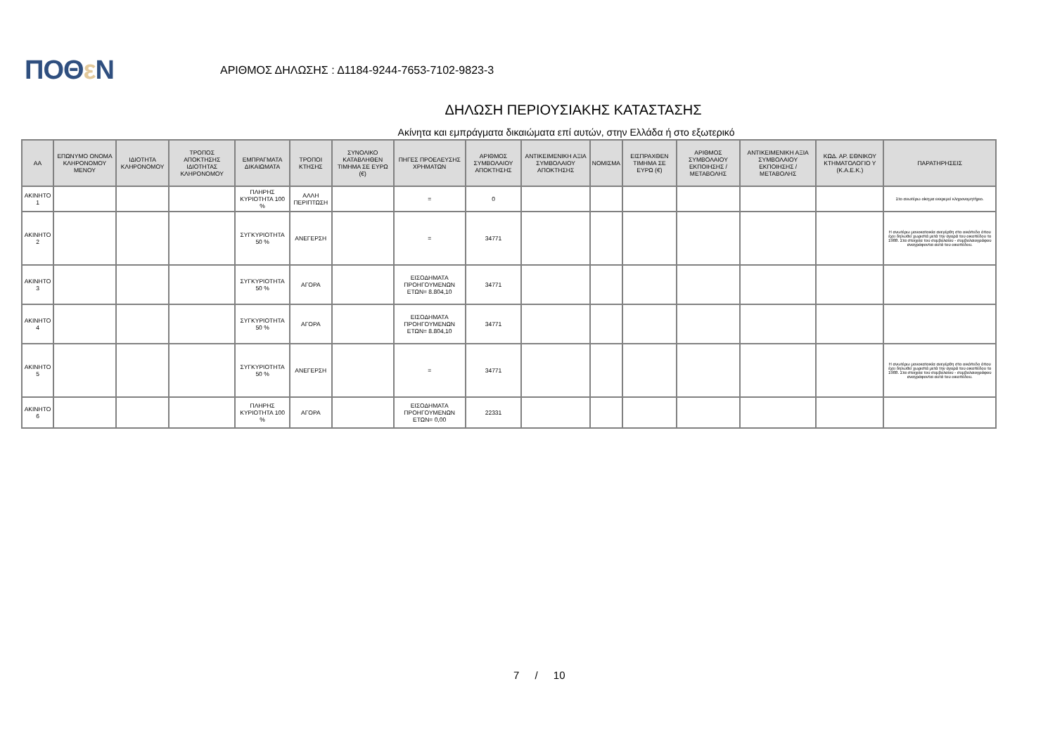ΠΟΘε Ν
ΑΡΙΘΜΟΣ ΔΗΛΩΣΗΣ : Δ1184-9244-7653-7102-9823-3
ΔΗΛΩΣΗ ΠΕΡΙΟΥΣΙΑΚΗΣ ΚΑΤΑΣΤΑΣΗΣ
Ακίνητα και εμπράγματα δικαιώματα επί αυτών, στην Ελλάδα ή στο εξωτερικό
| ΑΑ | ΕΠΩΝΥΜΟ ΟΝΟΜΑ ΚΛΗΡΟΝΟΜΟΥ ΜΕΝΟΥ | ΙΔΙΟΤΗΤΑ ΚΛΗΡΟΝΟΜΟΥ | ΤΡΟΠΟΣ ΑΠΟΚΤΗΣΗΣ ΙΔΙΟΤΗΤΑΣ ΚΛΗΡΟΝΟΜΟΥ | ΕΜΠΡΑΓΜΑΤΑ ΔΙΚΑΙΩΜΑΤΑ | ΤΡΟΠΟΙ ΚΤΗΣΗΣ | ΣΥΝΟΛΙΚΟ ΚΑΤΑΒΛΗΘΕΝ ΤΙΜΗΜΑ ΣΕ ΕΥΡΩ (€) | ΠΗΓΕΣ ΠΡΟΕΛΕΥΣΗΣ ΧΡΗΜΑΤΩΝ | ΑΡΙΘΜΟΣ ΣΥΜΒΟΛΑΙΟΥ ΑΠΟΚΤΗΣΗΣ | ΑΝΤΙΚΕΙΜΕΝΙΚΗ ΑΞΙΑ ΣΥΜΒΟΛΑΙΟΥ ΑΠΟΚΤΗΣΗΣ | ΝΟΜΙΣΜΑ | ΕΙΣΠΡΑΧΘΕΝ ΤΙΜΗΜΑ ΣΕ ΕΥΡΩ (€) | ΑΡΙΘΜΟΣ ΣΥΜΒΟΛΑΙΟΥ ΕΚΠΟΙΗΣΗΣ /ΜΕΤΑΒΟΛΗΣ | ΑΝΤΙΚΕΙΜΕΝΙΚΗ ΑΞΙΑ ΣΥΜΒΟΛΑΙΟΥ ΕΚΠΟΙΗΣΗΣ / ΜΕΤΑΒΟΛΗΣ | ΚΩΔ. ΑΡ. ΕΘΝΙΚΟΥ ΚΤΗΜΑΤΟΛΟΓΙΟ Υ (Κ.Α.Ε.Κ.) | ΠΑΡΑΤΗΡΗΣΕΙΣ |
| --- | --- | --- | --- | --- | --- | --- | --- | --- | --- | --- | --- | --- | --- | --- | --- |
| ΑΚΙΝΗΤΟ 1 | | | | ΠΛΗΡΗΣ ΚΥΡΙΟΤΗΤΑ 100 % | ΑΛΛΗ ΠΕΡΙΠΤΩΣΗ | | = | 0 | | | | | | | Στο ανωτέρω οίκημα εκκρεμεί κληρονομητήριο. |
| ΑΚΙΝΗΤΟ 2 | | | | ΣΥΓΚΥΡΙΟΤΗΤΑ 50 % | ΑΝΕΓΕΡΣΗ | | = | 34771 | | | | | | | Η ανωτέρω μονοκατοικία ανεγέρθη στο οικόπεδο όπου έχει δηλωθεί χωριστά μετά την αγορά του οικοπέδου το 1988. Στα στοιχεία του συμβολαίου - συμβολαιογράφου αναγράφονται αυτά του οικοπέδου. |
| ΑΚΙΝΗΤΟ 3 | | | | ΣΥΓΚΥΡΙΟΤΗΤΑ 50 % | ΑΓΟΡΑ | | ΕΙΣΟΔΗΜΑΤΑ ΠΡΟΗΓΟΥΜΕΝΩΝ ΕΤΩΝ= 8.804,10 | 34771 | | | | | | | |
| ΑΚΙΝΗΤΟ 4 | | | | ΣΥΓΚΥΡΙΟΤΗΤΑ 50 % | ΑΓΟΡΑ | | ΕΙΣΟΔΗΜΑΤΑ ΠΡΟΗΓΟΥΜΕΝΩΝ ΕΤΩΝ= 8.804,10 | 34771 | | | | | | | |
| ΑΚΙΝΗΤΟ 5 | | | | ΣΥΓΚΥΡΙΟΤΗΤΑ 50 % | ΑΝΕΓΕΡΣΗ | | = | 34771 | | | | | | | Η ανωτέρω μονοκατοικία ανεγέρθη στο οικόπεδο όπου έχει δηλωθεί χωριστά μετά την αγορά του οικοπέδου το 1988. Στα στοιχεία του συμβολαίου - συμβολαιογράφου αναγράφονται αυτά του οικοπέδου. |
| ΑΚΙΝΗΤΟ 6 | | | | ΠΛΗΡΗΣ ΚΥΡΙΟΤΗΤΑ 100 % | ΑΓΟΡΑ | | ΕΙΣΟΔΗΜΑΤΑ ΠΡΟΗΓΟΥΜΕΝΩΝ ΕΤΩΝ= 0,00 | 22331 | | | | | | | |
7 / 10